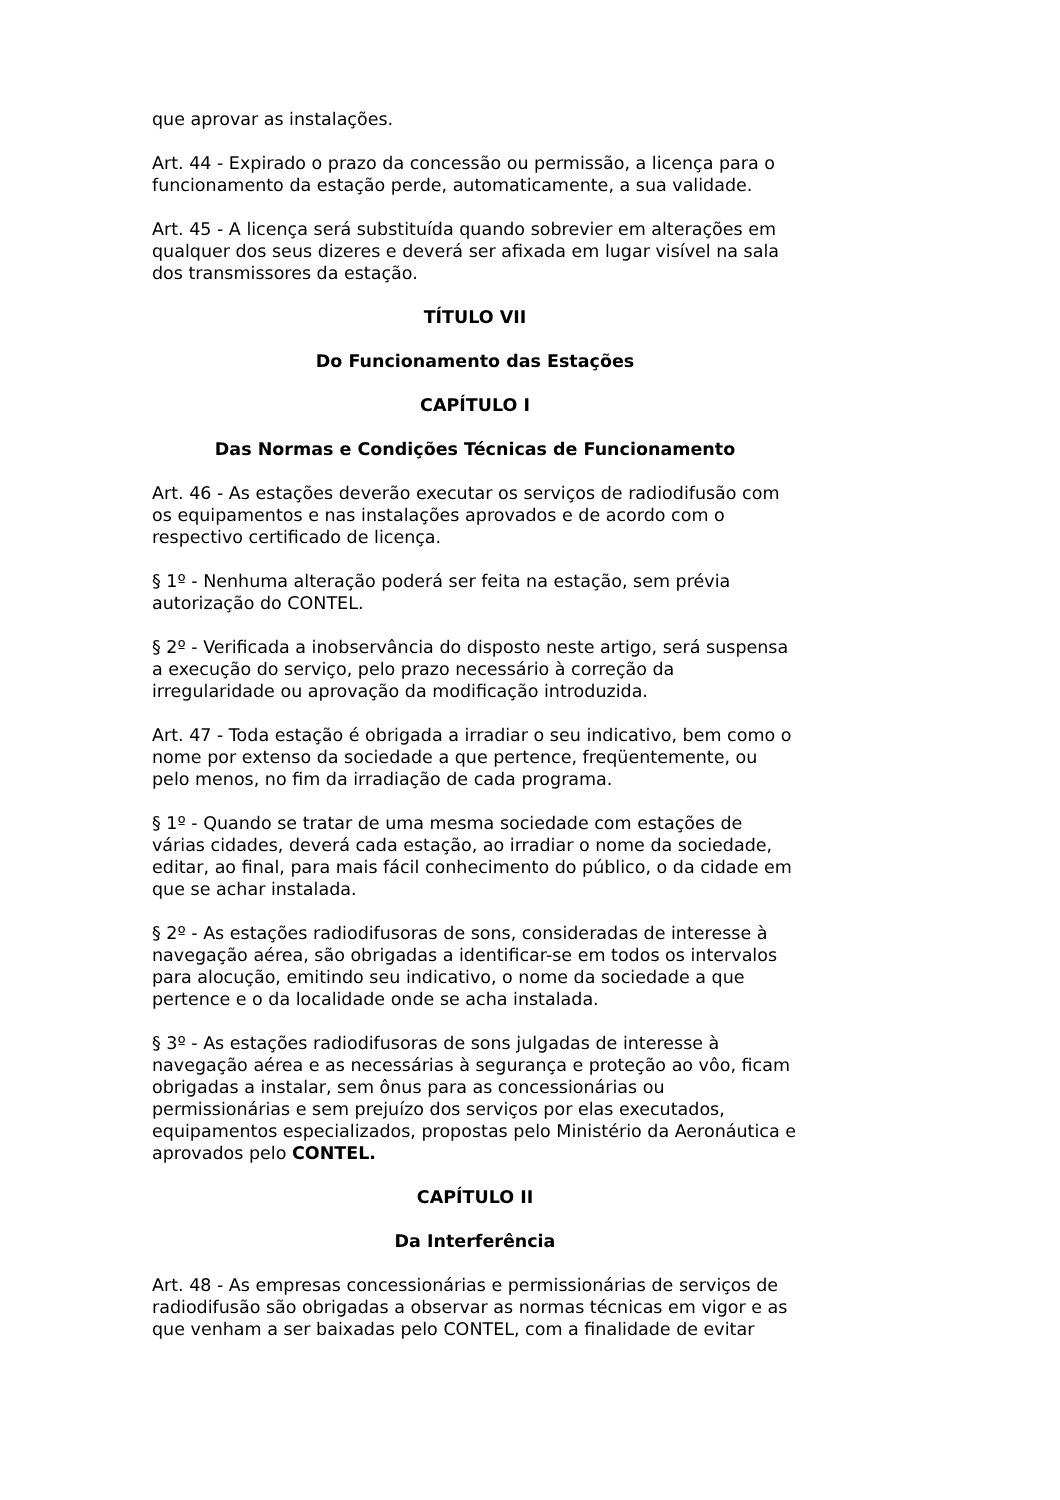que aprovar as instalações.
Art. 44 - Expirado o prazo da concessão ou permissão, a licença para o funcionamento da estação perde, automaticamente, a sua validade.
Art. 45 - A licença será substituída quando sobrevier em alterações em qualquer dos seus dizeres e deverá ser afixada em lugar visível na sala dos transmissores da estação.
TÍTULO VII
Do Funcionamento das Estações
CAPÍTULO I
Das Normas e Condições Técnicas de Funcionamento
Art. 46 - As estações deverão executar os serviços de radiodifusão com os equipamentos e nas instalações aprovados e de acordo com o respectivo certificado de licença.
§ 1º - Nenhuma alteração poderá ser feita na estação, sem prévia autorização do CONTEL.
§ 2º - Verificada a inobservância do disposto neste artigo, será suspensa a execução do serviço, pelo prazo necessário à correção da irregularidade ou aprovação da modificação introduzida.
Art. 47 - Toda estação é obrigada a irradiar o seu indicativo, bem como o nome por extenso da sociedade a que pertence, freqüentemente, ou pelo menos, no fim da irradiação de cada programa.
§ 1º - Quando se tratar de uma mesma sociedade com estações de várias cidades, deverá cada estação, ao irradiar o nome da sociedade, editar, ao final, para mais fácil conhecimento do público, o da cidade em que se achar instalada.
§ 2º - As estações radiodifusoras de sons, consideradas de interesse à navegação aérea, são obrigadas a identificar-se em todos os intervalos para alocução, emitindo seu indicativo, o nome da sociedade a que pertence e o da localidade onde se acha instalada.
§ 3º - As estações radiodifusoras de sons julgadas de interesse à navegação aérea e as necessárias à segurança e proteção ao vôo, ficam obrigadas a instalar, sem ônus para as concessionárias ou permissionárias e sem prejuízo dos serviços por elas executados, equipamentos especializados, propostas pelo Ministério da Aeronáutica e aprovados pelo CONTEL.
CAPÍTULO II
Da Interferência
Art. 48 - As empresas concessionárias e permissionárias de serviços de radiodifusão são obrigadas a observar as normas técnicas em vigor e as que venham a ser baixadas pelo CONTEL, com a finalidade de evitar